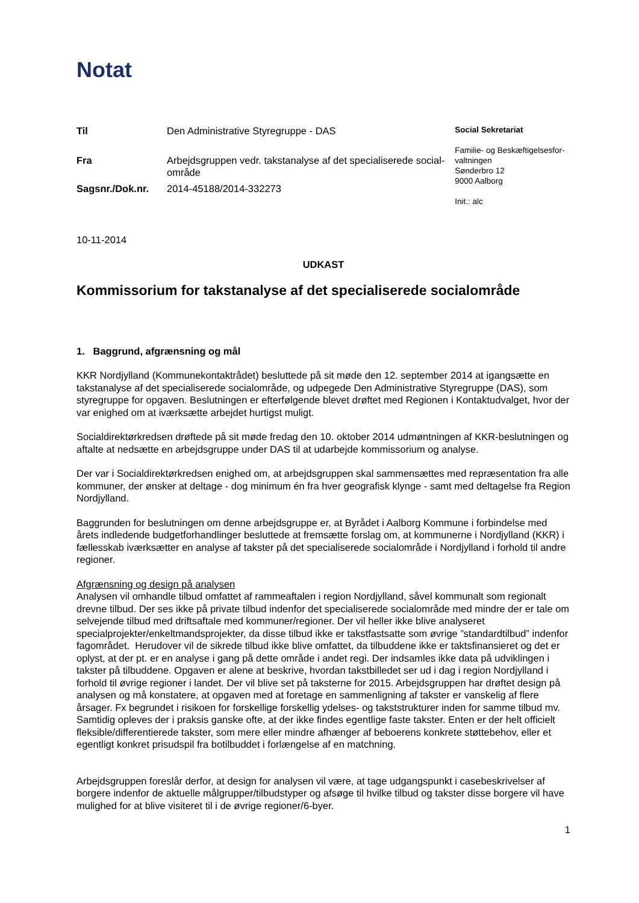Notat
| Til | Den Administrative Styregruppe - DAS |
| Fra | Arbejdsgruppen vedr. takstanalyse af det specialiserede social-område |
| Sagsnr./Dok.nr. | 2014-45188/2014-332273 |
Social Sekretariat
Familie- og Beskæftigelsesfor-valtningen
Sønderbro 12
9000 Aalborg
Init.: alc
10-11-2014
UDKAST
Kommissorium for takstanalyse af det specialiserede socialområde
1. Baggrund, afgrænsning og mål
KKR Nordjylland (Kommunekontaktrådet) besluttede på sit møde den 12. september 2014 at igangsætte en takstanalyse af det specialiserede socialområde, og udpegede Den Administrative Styregruppe (DAS), som styregruppe for opgaven. Beslutningen er efterfølgende blevet drøftet med Regionen i Kontaktudvalget, hvor der var enighed om at iværksætte arbejdet hurtigst muligt.
Socialdirektørkredsen drøftede på sit møde fredag den 10. oktober 2014 udmøntningen af KKR-beslutningen og aftalte at nedsætte en arbejdsgruppe under DAS til at udarbejde kommissorium og analyse.
Der var i Socialdirektørkredsen enighed om, at arbejdsgruppen skal sammensættes med repræsentation fra alle kommuner, der ønsker at deltage - dog minimum én fra hver geografisk klynge - samt med deltagelse fra Region Nordjylland.
Baggrunden for beslutningen om denne arbejdsgruppe er, at Byrådet i Aalborg Kommune i forbindelse med årets indledende budgetforhandlinger besluttede at fremsætte forslag om, at kommunerne i Nordjylland (KKR) i fællesskab iværksætter en analyse af takster på det specialiserede socialområde i Nordjylland i forhold til andre regioner.
Afgrænsning og design på analysen
Analysen vil omhandle tilbud omfattet af rammeaftalen i region Nordjylland, såvel kommunalt som regionalt drevne tilbud. Der ses ikke på private tilbud indenfor det specialiserede socialområde med mindre der er tale om selvejende tilbud med driftsaftale med kommuner/regioner. Der vil heller ikke blive analyseret specialprojekter/enkeltmandsprojekter, da disse tilbud ikke er takstfastsatte som øvrige ”standardtilbud” indenfor fagområdet. Herudover vil de sikrede tilbud ikke blive omfattet, da tilbuddene ikke er taktsfinansieret og det er oplyst, at der pt. er en analyse i gang på dette område i andet regi. Der indsamles ikke data på udviklingen i takster på tilbuddene. Opgaven er alene at beskrive, hvordan takstbilledet ser ud i dag i region Nordjylland i forhold til øvrige regioner i landet. Der vil blive set på taksterne for 2015. Arbejdsgruppen har drøftet design på analysen og må konstatere, at opgaven med at foretage en sammenligning af takster er vanskelig af flere årsager. Fx begrundet i risikoen for forskellige forskellig ydelses- og takststrukturer inden for samme tilbud mv. Samtidig opleves der i praksis ganske ofte, at der ikke findes egentlige faste takster. Enten er der helt officielt fleksible/differentierede takster, som mere eller mindre afhænger af beboerens konkrete støttebehov, eller et egentligt konkret prisudspil fra botilbuddet i forlængelse af en matchning.
Arbejdsgruppen foreslår derfor, at design for analysen vil være, at tage udgangspunkt i casebeskrivelser af borgere indenfor de aktuelle målgrupper/tilbudstyper og afsøge til hvilke tilbud og takster disse borgere vil have mulighed for at blive visiteret til i de øvrige regioner/6-byer.
1